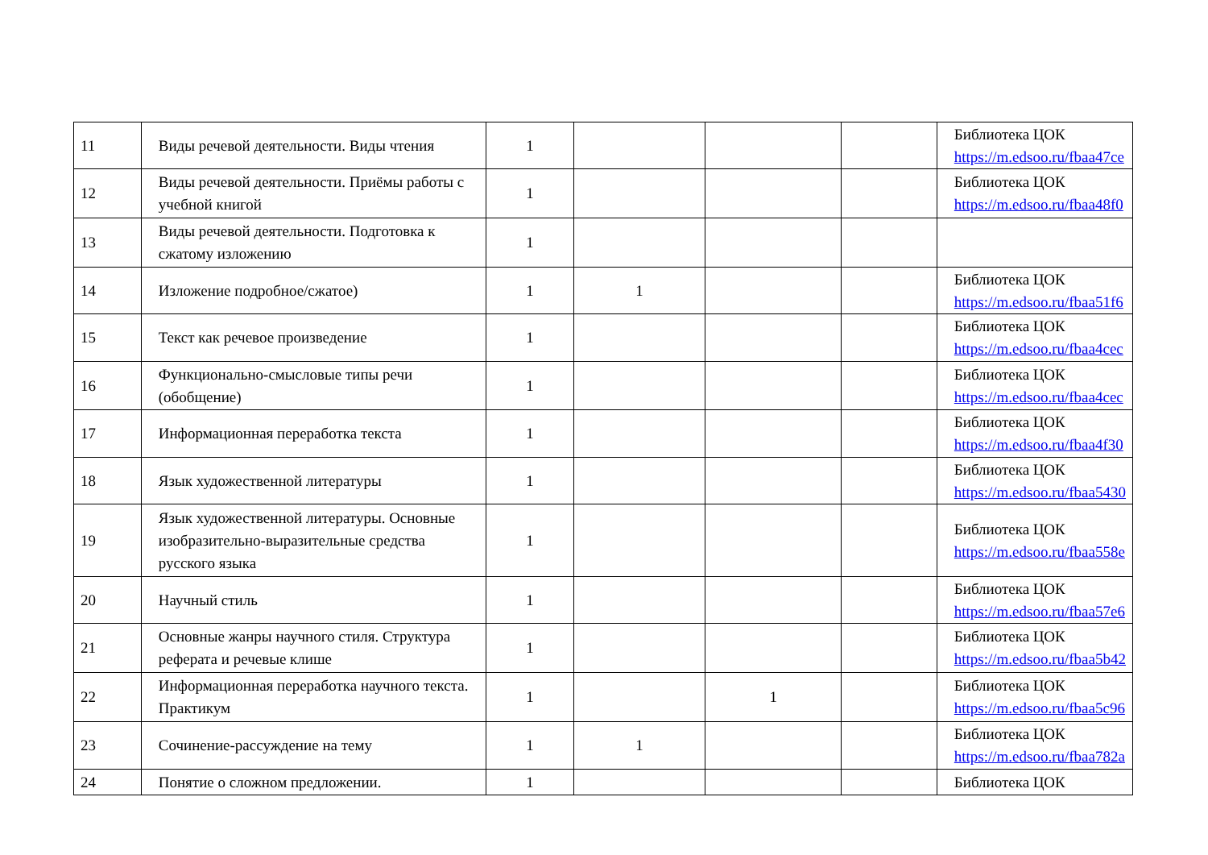| 11 | Виды речевой деятельности. Виды чтения | 1 | | | | Библиотека ЦОК https://m.edsoo.ru/fbaa47ce |
| 12 | Виды речевой деятельности. Приёмы работы с учебной книгой | 1 | | | | Библиотека ЦОК https://m.edsoo.ru/fbaa48f0 |
| 13 | Виды речевой деятельности. Подготовка к сжатому изложению | 1 | | | | |
| 14 | Изложение подробное/сжатое) | 1 | 1 | | | Библиотека ЦОК https://m.edsoo.ru/fbaa51f6 |
| 15 | Текст как речевое произведение | 1 | | | | Библиотека ЦОК https://m.edsoo.ru/fbaa4cec |
| 16 | Функционально-смысловые типы речи (обобщение) | 1 | | | | Библиотека ЦОК https://m.edsoo.ru/fbaa4cec |
| 17 | Информационная переработка текста | 1 | | | | Библиотека ЦОК https://m.edsoo.ru/fbaa4f30 |
| 18 | Язык художественной литературы | 1 | | | | Библиотека ЦОК https://m.edsoo.ru/fbaa5430 |
| 19 | Язык художественной литературы. Основные изобразительно-выразительные средства русского языка | 1 | | | | Библиотека ЦОК https://m.edsoo.ru/fbaa558e |
| 20 | Научный стиль | 1 | | | | Библиотека ЦОК https://m.edsoo.ru/fbaa57e6 |
| 21 | Основные жанры научного стиля. Структура реферата и речевые клише | 1 | | | | Библиотека ЦОК https://m.edsoo.ru/fbaa5b42 |
| 22 | Информационная переработка научного текста. Практикум | 1 | | 1 | | Библиотека ЦОК https://m.edsoo.ru/fbaa5c96 |
| 23 | Сочинение-рассуждение на тему | 1 | 1 | | | Библиотека ЦОК https://m.edsoo.ru/fbaa782a |
| 24 | Понятие о сложном предложении. | 1 | | | | Библиотека ЦОК |